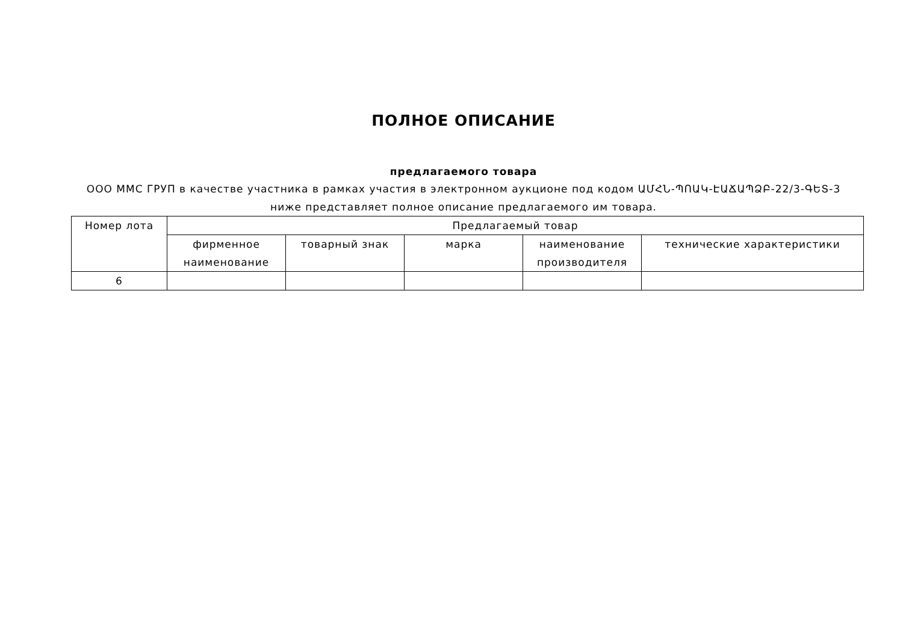ПОЛНОЕ ОПИСАНИЕ
предлагаемого товара
ООО ММС ГРУП в качестве участника в рамках участия в электронном аукционе под кодом ԱՄՀՆ-ՊՈԱԿ-ԷԱՃԱՊՁԲ-22/3-ԳԵՏ-3 ниже представляет полное описание предлагаемого им товара.
| Номер лота | Предлагаемый товар | | | | |
| --- | --- | --- | --- | --- | --- |
| | фирменное наименование | товарный знак | марка | наименование производителя | технические характеристики |
| 6 | | | | | |